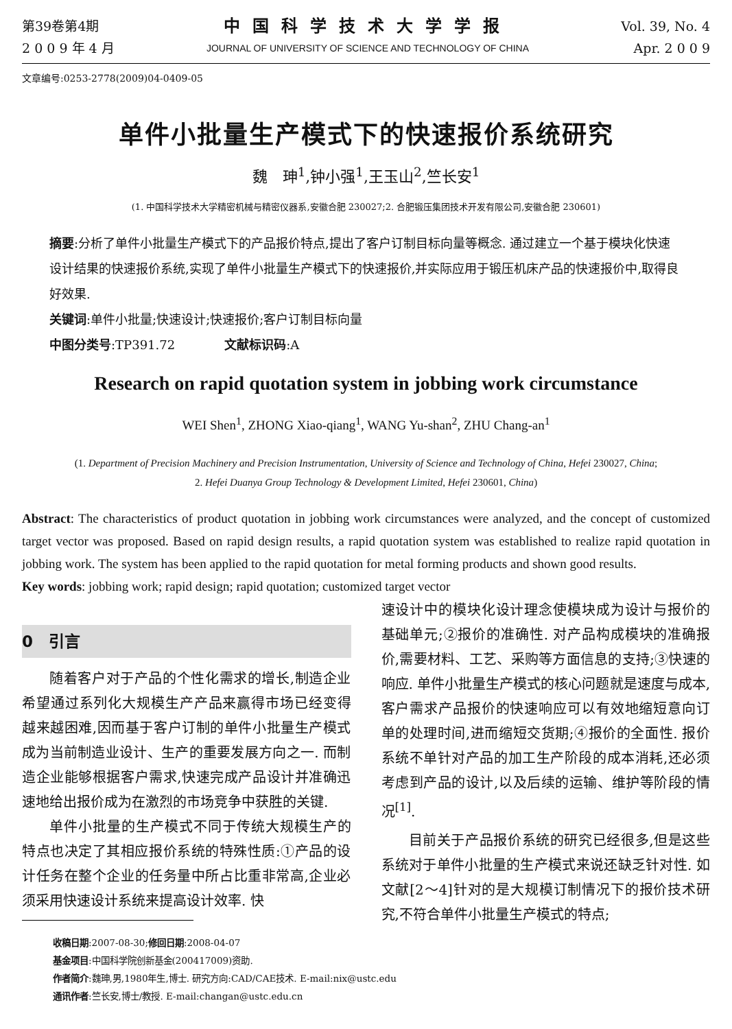第39卷第4期
2 0 0 9 年 4 月
中国科学技术大学学报
JOURNAL OF UNIVERSITY OF SCIENCE AND TECHNOLOGY OF CHINA
Vol. 39, No. 4
Apr. 2 0 0 9
文章编号:0253-2778(2009)04-0409-05
单件小批量生产模式下的快速报价系统研究
魏　珅<sup>1</sup>,钟小强<sup>1</sup>,王玉山<sup>2</sup>,竺长安<sup>1</sup>
(1. 中国科学技术大学精密机械与精密仪器系,安徽合肥 230027;2. 合肥锻压集团技术开发有限公司,安徽合肥 230601)
摘要:分析了单件小批量生产模式下的产品报价特点,提出了客户订制目标向量等概念. 通过建立一个基于模块化快速设计结果的快速报价系统,实现了单件小批量生产模式下的快速报价,并实际应用于锻压机床产品的快速报价中,取得良好效果.
关键词:单件小批量;快速设计;快速报价;客户订制目标向量
中图分类号:TP391.72　　　　文献标识码:A
Research on rapid quotation system in jobbing work circumstance
WEI Shen<sup>1</sup>, ZHONG Xiao-qiang<sup>1</sup>, WANG Yu-shan<sup>2</sup>, ZHU Chang-an<sup>1</sup>
(1. Department of Precision Machinery and Precision Instrumentation, University of Science and Technology of China, Hefei 230027, China;
2. Hefei Duanya Group Technology & Development Limited, Hefei 230601, China)
Abstract: The characteristics of product quotation in jobbing work circumstances were analyzed, and the concept of customized target vector was proposed. Based on rapid design results, a rapid quotation system was established to realize rapid quotation in jobbing work. The system has been applied to the rapid quotation for metal forming products and shown good results.
Key words: jobbing work; rapid design; rapid quotation; customized target vector
0　引言
随着客户对于产品的个性化需求的增长,制造企业希望通过系列化大规模生产产品来赢得市场已经变得越来越困难,因而基于客户订制的单件小批量生产模式成为当前制造业设计、生产的重要发展方向之一. 而制造企业能够根据客户需求,快速完成产品设计并准确迅速地给出报价成为在激烈的市场竞争中获胜的关键.
单件小批量的生产模式不同于传统大规模生产的特点也决定了其相应报价系统的特殊性质:①产品的设计任务在整个企业的任务量中所占比重非常高,企业必须采用快速设计系统来提高设计效率. 快
速设计中的模块化设计理念使模块成为设计与报价的基础单元;②报价的准确性. 对产品构成模块的准确报价,需要材料、工艺、采购等方面信息的支持;③快速的响应. 单件小批量生产模式的核心问题就是速度与成本,客户需求产品报价的快速响应可以有效地缩短意向订单的处理时间,进而缩短交货期;④报价的全面性. 报价系统不单针对产品的加工生产阶段的成本消耗,还必须考虑到产品的设计,以及后续的运输、维护等阶段的情况<sup>[1]</sup>.
目前关于产品报价系统的研究已经很多,但是这些系统对于单件小批量的生产模式来说还缺乏针对性. 如文献[2～4]针对的是大规模订制情况下的报价技术研究,不符合单件小批量生产模式的特点;
收稿日期:2007-08-30;修回日期:2008-04-07
基金项目:中国科学院创新基金(200417009)资助.
作者简介:魏珅,男,1980年生,博士. 研究方向:CAD/CAE技术. E-mail:nix@ustc.edu
通讯作者:竺长安,博士/教授. E-mail:changan@ustc.edu.cn